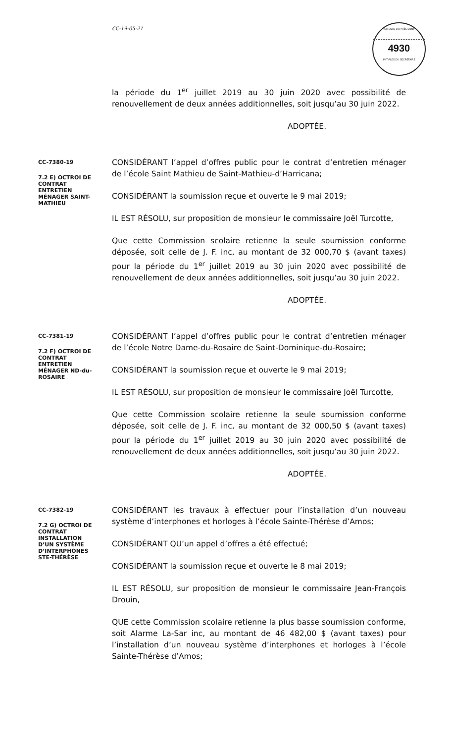CC-19-05-21
INITIALES DU PRÉSIDENT
4930
INITIALES DU SECRÉTAIRE
la période du 1<sup>er</sup> juillet 2019 au 30 juin 2020 avec possibilité de renouvellement de deux années additionnelles, soit jusqu’au 30 juin 2022.
ADOPTÉE.
CC-7380-19
7.2 E) OCTROI DE CONTRAT ENTRETIEN MÉNAGER SAINT-MATHIEU
CONSIDÉRANT l’appel d’offres public pour le contrat d’entretien ménager de l’école Saint Mathieu de Saint-Mathieu-d’Harricana;
CONSIDÉRANT la soumission reçue et ouverte le 9 mai 2019;
IL EST RÉSOLU, sur proposition de monsieur le commissaire Joël Turcotte,
Que cette Commission scolaire retienne la seule soumission conforme déposée, soit celle de J. F. inc, au montant de 32 000,70 $ (avant taxes) pour la période du 1<sup>er</sup> juillet 2019 au 30 juin 2020 avec possibilité de renouvellement de deux années additionnelles, soit jusqu’au 30 juin 2022.
ADOPTÉE.
CC-7381-19
7.2 F) OCTROI DE CONTRAT ENTRETIEN MÉNAGER ND-du-ROSAIRE
CONSIDÉRANT l’appel d’offres public pour le contrat d’entretien ménager de l’école Notre Dame-du-Rosaire de Saint-Dominique-du-Rosaire;
CONSIDÉRANT la soumission reçue et ouverte le 9 mai 2019;
IL EST RÉSOLU, sur proposition de monsieur le commissaire Joël Turcotte,
Que cette Commission scolaire retienne la seule soumission conforme déposée, soit celle de J. F. inc, au montant de 32 000,50 $ (avant taxes) pour la période du 1<sup>er</sup> juillet 2019 au 30 juin 2020 avec possibilité de renouvellement de deux années additionnelles, soit jusqu’au 30 juin 2022.
ADOPTÉE.
CC-7382-19
7.2 G) OCTROI DE CONTRAT INSTALLATION D’UN SYSTÈME D’INTERPHONES STE-THÉRÈSE
CONSIDÉRANT les travaux à effectuer pour l’installation d’un nouveau système d’interphones et horloges à l’école Sainte-Thérèse d’Amos;
CONSIDÉRANT QU’un appel d’offres a été effectué;
CONSIDÉRANT la soumission reçue et ouverte le 8 mai 2019;
IL EST RÉSOLU, sur proposition de monsieur le commissaire Jean-François Drouin,
QUE cette Commission scolaire retienne la plus basse soumission conforme, soit Alarme La-Sar inc, au montant de 46 482,00 $ (avant taxes) pour l’installation d’un nouveau système d’interphones et horloges à l’école Sainte-Thérèse d’Amos;